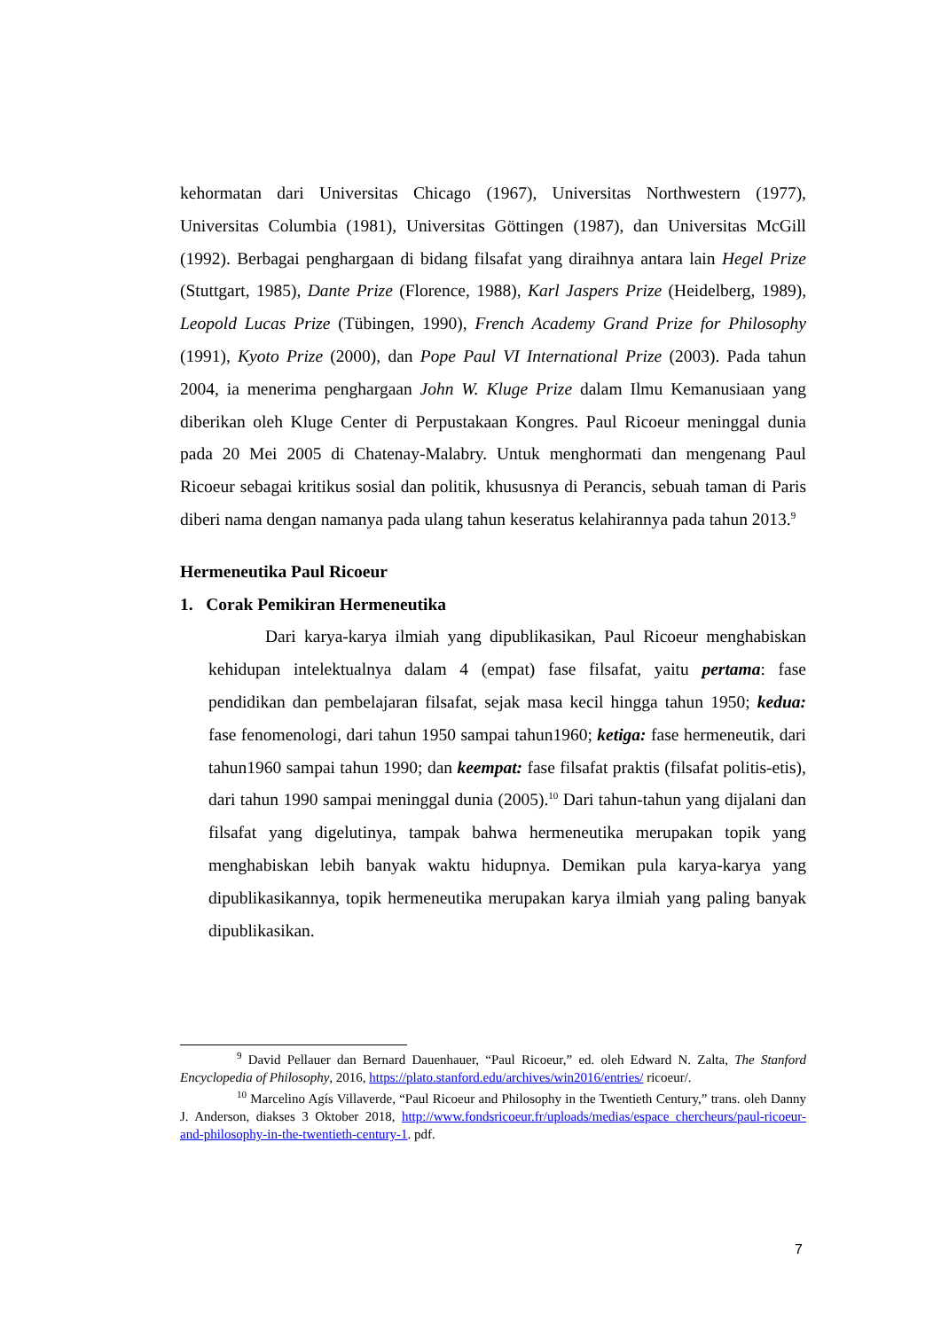kehormatan dari Universitas Chicago (1967), Universitas Northwestern (1977), Universitas Columbia (1981), Universitas Göttingen (1987), dan Universitas McGill (1992). Berbagai penghargaan di bidang filsafat yang diraihnya antara lain Hegel Prize (Stuttgart, 1985), Dante Prize (Florence, 1988), Karl Jaspers Prize (Heidelberg, 1989), Leopold Lucas Prize (Tübingen, 1990), French Academy Grand Prize for Philosophy (1991), Kyoto Prize (2000), dan Pope Paul VI International Prize (2003). Pada tahun 2004, ia menerima penghargaan John W. Kluge Prize dalam Ilmu Kemanusiaan yang diberikan oleh Kluge Center di Perpustakaan Kongres. Paul Ricoeur meninggal dunia pada 20 Mei 2005 di Chatenay-Malabry. Untuk menghormati dan mengenang Paul Ricoeur sebagai kritikus sosial dan politik, khususnya di Perancis, sebuah taman di Paris diberi nama dengan namanya pada ulang tahun keseratus kelahirannya pada tahun 2013.<sup>9</sup>
Hermeneutika Paul Ricoeur
1. Corak Pemikiran Hermeneutika
Dari karya-karya ilmiah yang dipublikasikan, Paul Ricoeur menghabiskan kehidupan intelektualnya dalam 4 (empat) fase filsafat, yaitu pertama: fase pendidikan dan pembelajaran filsafat, sejak masa kecil hingga tahun 1950; kedua: fase fenomenologi, dari tahun 1950 sampai tahun1960; ketiga: fase hermeneutik, dari tahun1960 sampai tahun 1990; dan keempat: fase filsafat praktis (filsafat politis-etis), dari tahun 1990 sampai meninggal dunia (2005).<sup>10</sup> Dari tahun-tahun yang dijalani dan filsafat yang digelutinya, tampak bahwa hermeneutika merupakan topik yang menghabiskan lebih banyak waktu hidupnya. Demikan pula karya-karya yang dipublikasikannya, topik hermeneutika merupakan karya ilmiah yang paling banyak dipublikasikan.
<sup>9</sup> David Pellauer dan Bernard Dauenhauer, “Paul Ricoeur,” ed. oleh Edward N. Zalta, The Stanford Encyclopedia of Philosophy, 2016, https://plato.stanford.edu/archives/win2016/entries/ ricoeur/.
<sup>10</sup> Marcelino Agís Villaverde, “Paul Ricoeur and Philosophy in the Twentieth Century,” trans. oleh Danny J. Anderson, diakses 3 Oktober 2018, http://www.fondsricoeur.fr/uploads/medias/espace_chercheurs/paul-ricoeur-and-philosophy-in-the-twentieth-century-1. pdf.
7